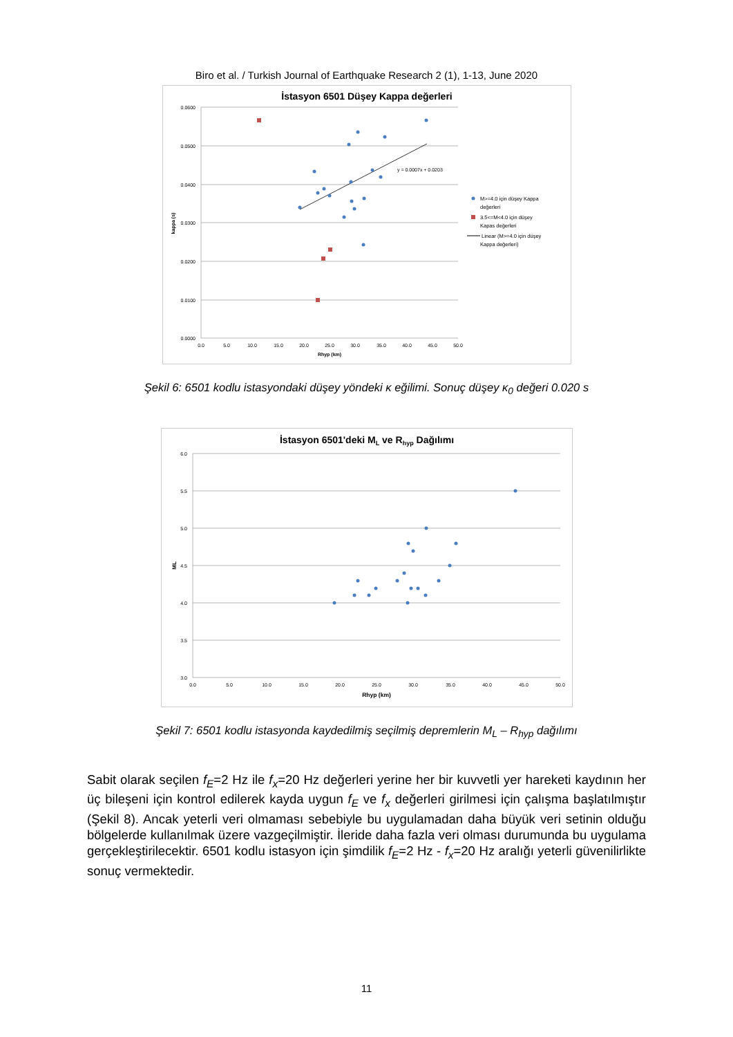Biro et al. / Turkish Journal of Earthquake Research 2 (1), 1-13, June 2020
İstasyon 6501 Düşey Kappa değerleri
0.0600
0.0500
0.0400
0.0300
0.0200
0.0100
0.0000
0.0
5.0
10.0
15.0
20.0
25.0
30.0
35.0
40.0
45.0
50.0
Rhyp (km)
kappa (s)
y = 0.0007x + 0.0203
M>=4.0 için düşey Kappa
değerleri
3.5<=M<4.0 için düşey
Kapas değerleri
Linear (M>=4.0 için düşey
Kappa değerleri)
Şekil 6: 6501 kodlu istasyondaki düşey yöndeki κ eğilimi. Sonuç düşey κ<sub>0</sub> değeri 0.020 s
İstasyon 6501'deki ML ve Rhyp Dağılımı
6.0
5.5
5.0
4.5
4.0
3.5
3.0
0.0
5.0
10.0
15.0
20.0
25.0
30.0
35.0
40.0
45.0
50.0
Rhyp (km)
ML
Şekil 7: 6501 kodlu istasyonda kaydedilmiş seçilmiş depremlerin M<sub>L</sub> – R<sub>hyp</sub> dağılımı
Sabit olarak seçilen f<sub>E</sub>=2 Hz ile f<sub>x</sub>=20 Hz değerleri yerine her bir kuvvetli yer hareketi kaydının her üç bileşeni için kontrol edilerek kayda uygun f<sub>E</sub> ve f<sub>x</sub> değerleri girilmesi için çalışma başlatılmıştır (Şekil 8). Ancak yeterli veri olmaması sebebiyle bu uygulamadan daha büyük veri setinin olduğu bölgelerde kullanılmak üzere vazgeçilmiştir. İleride daha fazla veri olması durumunda bu uygulama gerçekleştirilecektir. 6501 kodlu istasyon için şimdilik f<sub>E</sub>=2 Hz - f<sub>x</sub>=20 Hz aralığı yeterli güvenilirlikte sonuç vermektedir.
11